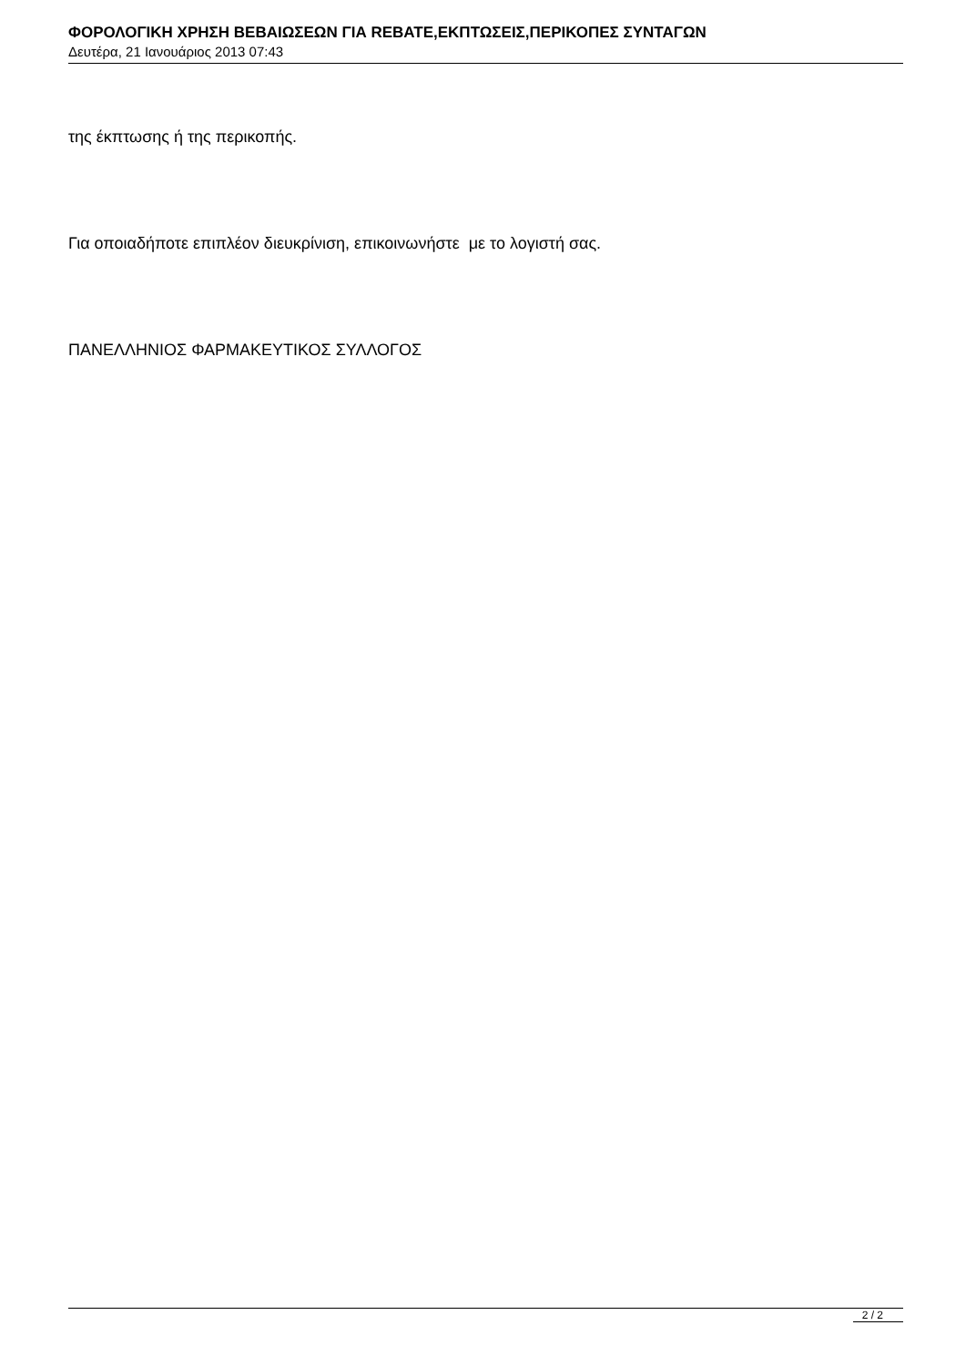ΦΟΡΟΛΟΓΙΚΗ ΧΡΗΣΗ ΒΕΒΑΙΩΣΕΩΝ ΓΙΑ REBATE,ΕΚΠΤΩΣΕΙΣ,ΠΕΡΙΚΟΠΕΣ ΣΥΝΤΑΓΩΝ
Δευτέρα, 21 Ιανουάριος 2013 07:43
της έκπτωσης ή της περικοπής.
Για οποιαδήποτε επιπλέον διευκρίνιση, επικοινωνήστε με το λογιστή σας.
ΠΑΝΕΛΛΗΝΙΟΣ ΦΑΡΜΑΚΕΥΤΙΚΟΣ ΣΥΛΛΟΓΟΣ
2 / 2